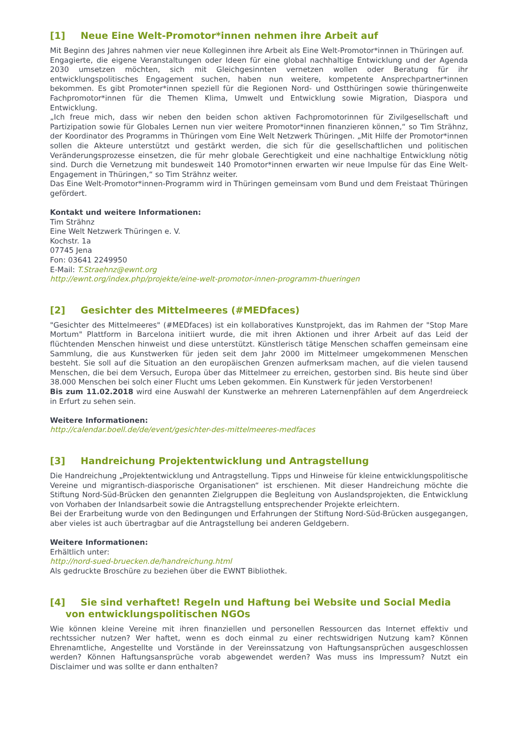[1] Neue Eine Welt-Promotor*innen nehmen ihre Arbeit auf
Mit Beginn des Jahres nahmen vier neue Kolleginnen ihre Arbeit als Eine Welt-Promotor*innen in Thüringen auf.
Engagierte, die eigene Veranstaltungen oder Ideen für eine global nachhaltige Entwicklung und der Agenda 2030 umsetzen möchten, sich mit Gleichgesinnten vernetzen wollen oder Beratung für ihr entwicklungspolitisches Engagement suchen, haben nun weitere, kompetente Ansprechpartner*innen bekommen. Es gibt Promoter*innen speziell für die Regionen Nord- und Ostthüringen sowie thüringenweite Fachpromotor*innen für die Themen Klima, Umwelt und Entwicklung sowie Migration, Diaspora und Entwicklung.
„Ich freue mich, dass wir neben den beiden schon aktiven Fachpromotorinnen für Zivilgesellschaft und Partizipation sowie für Globales Lernen nun vier weitere Promotor*innen finanzieren können,“ so Tim Strähnz, der Koordinator des Programms in Thüringen vom Eine Welt Netzwerk Thüringen. „Mit Hilfe der Promotor*innen sollen die Akteure unterstützt und gestärkt werden, die sich für die gesellschaftlichen und politischen Veränderungsprozesse einsetzen, die für mehr globale Gerechtigkeit und eine nachhaltige Entwicklung nötig sind. Durch die Vernetzung mit bundesweit 140 Promotor*innen erwarten wir neue Impulse für das Eine Welt-Engagement in Thüringen,“ so Tim Strähnz weiter.
Das Eine Welt-Promotor*innen-Programm wird in Thüringen gemeinsam vom Bund und dem Freistaat Thüringen gefördert.
Kontakt und weitere Informationen:
Tim Strähnz
Eine Welt Netzwerk Thüringen e. V.
Kochstr. 1a
07745 Jena
Fon: 03641 2249950
E-Mail: T.Straehnz@ewnt.org
http://ewnt.org/index.php/projekte/eine-welt-promotor-innen-programm-thueringen
[2] Gesichter des Mittelmeeres (#MEDfaces)
"Gesichter des Mittelmeeres" (#MEDfaces) ist ein kollaboratives Kunstprojekt, das im Rahmen der "Stop Mare Mortum" Plattform in Barcelona initiiert wurde, die mit ihren Aktionen und ihrer Arbeit auf das Leid der flüchtenden Menschen hinweist und diese unterstützt. Künstlerisch tätige Menschen schaffen gemeinsam eine Sammlung, die aus Kunstwerken für jeden seit dem Jahr 2000 im Mittelmeer umgekommenen Menschen besteht. Sie soll auf die Situation an den europäischen Grenzen aufmerksam machen, auf die vielen tausend Menschen, die bei dem Versuch, Europa über das Mittelmeer zu erreichen, gestorben sind. Bis heute sind über 38.000 Menschen bei solch einer Flucht ums Leben gekommen. Ein Kunstwerk für jeden Verstorbenen!
Bis zum 11.02.2018 wird eine Auswahl der Kunstwerke an mehreren Laternenpfählen auf dem Angerdreieck in Erfurt zu sehen sein.
Weitere Informationen:
http://calendar.boell.de/de/event/gesichter-des-mittelmeeres-medfaces
[3] Handreichung Projektentwicklung und Antragstellung
Die Handreichung „Projektentwicklung und Antragstellung. Tipps und Hinweise für kleine entwicklungspolitische Vereine und migrantisch-diasporische Organisationen“ ist erschienen. Mit dieser Handreichung möchte die Stiftung Nord-Süd-Brücken den genannten Zielgruppen die Begleitung von Auslandsprojekten, die Entwicklung von Vorhaben der Inlandsarbeit sowie die Antragstellung entsprechender Projekte erleichtern.
Bei der Erarbeitung wurde von den Bedingungen und Erfahrungen der Stiftung Nord-Süd-Brücken ausgegangen, aber vieles ist auch übertragbar auf die Antragstellung bei anderen Geldgebern.
Weitere Informationen:
Erhältlich unter:
http://nord-sued-bruecken.de/handreichung.html
Als gedruckte Broschüre zu beziehen über die EWNT Bibliothek.
[4] Sie sind verhaftet! Regeln und Haftung bei Website und Social Media
von entwicklungspolitischen NGOs
Wie können kleine Vereine mit ihren finanziellen und personellen Ressourcen das Internet effektiv und rechtssicher nutzen? Wer haftet, wenn es doch einmal zu einer rechtswidrigen Nutzung kam? Können Ehrenamtliche, Angestellte und Vorstände in der Vereinssatzung von Haftungsansprüchen ausgeschlossen werden? Können Haftungsansprüche vorab abgewendet werden? Was muss ins Impressum? Nutzt ein Disclaimer und was sollte er dann enthalten?